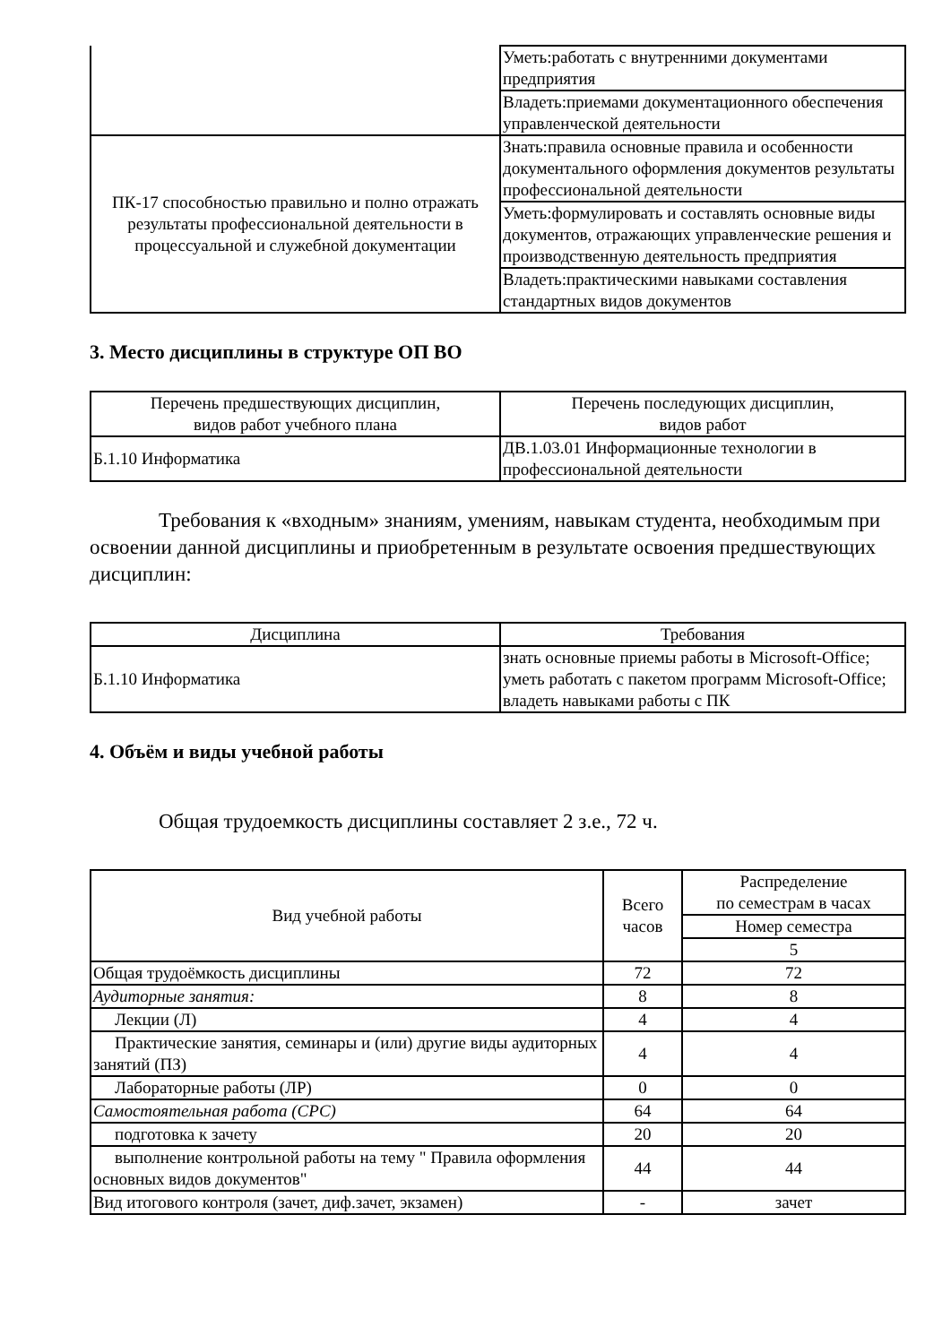| | Уметь:работать с внутренними документами предприятия |
| | Владеть:приемами документационного обеспечения управленческой деятельности |
| ПК-17 способностью правильно и полно отражать результаты профессиональной деятельности в процессуальной и служебной документации | Знать:правила основные правила и особенности документального оформления документов результаты профессиональной деятельности |
| | Уметь:формулировать и составлять основные виды документов, отражающих управленческие решения и производственную деятельность предприятия |
| | Владеть:практическими навыками составления стандартных видов документов |
3. Место дисциплины в структуре ОП ВО
| Перечень предшествующих дисциплин, видов работ учебного плана | Перечень последующих дисциплин, видов работ |
| --- | --- |
| Б.1.10 Информатика | ДВ.1.03.01 Информационные технологии в профессиональной деятельности |
Требования к «входным» знаниям, умениям, навыкам студента, необходимым при освоении данной дисциплины и приобретенным в результате освоения предшествующих дисциплин:
| Дисциплина | Требования |
| --- | --- |
| Б.1.10 Информатика | знать основные приемы работы в Microsoft-Office; уметь работать с пакетом программ Microsoft-Office; владеть навыками работы с ПК |
4. Объём и виды учебной работы
Общая трудоемкость дисциплины составляет 2 з.е., 72 ч.
| Вид учебной работы | Всего часов | Распределение по семестрам в часах |
| --- | --- | --- |
| | | Номер семестра |
| | | 5 |
| Общая трудоёмкость дисциплины | 72 | 72 |
| Аудиторные занятия: | 8 | 8 |
| Лекции (Л) | 4 | 4 |
| Практические занятия, семинары и (или) другие виды аудиторных занятий (ПЗ) | 4 | 4 |
| Лабораторные работы (ЛР) | 0 | 0 |
| Самостоятельная работа (СРС) | 64 | 64 |
| подготовка к зачету | 20 | 20 |
| выполнение контрольной работы на тему " Правила оформления основных видов документов" | 44 | 44 |
| Вид итогового контроля (зачет, диф.зачет, экзамен) | - | зачет |